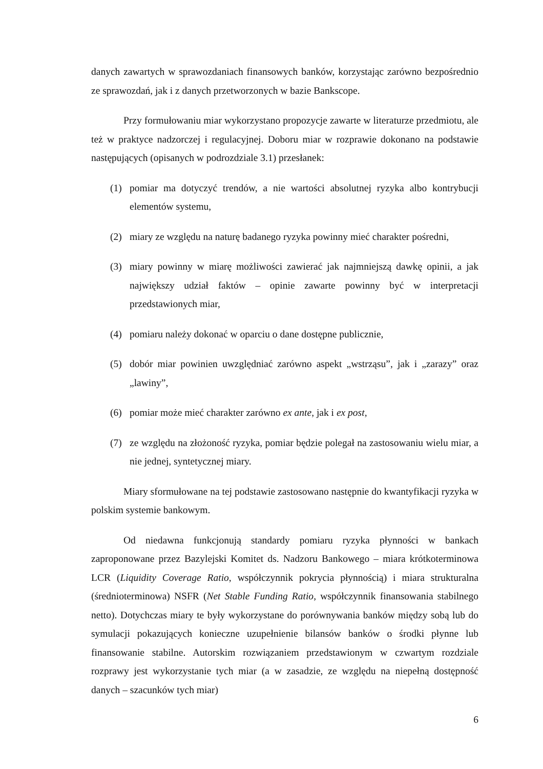danych zawartych w sprawozdaniach finansowych banków, korzystając zarówno bezpośrednio ze sprawozdań, jak i z danych przetworzonych w bazie Bankscope.
Przy formułowaniu miar wykorzystano propozycje zawarte w literaturze przedmiotu, ale też w praktyce nadzorczej i regulacyjnej. Doboru miar w rozprawie dokonano na podstawie następujących (opisanych w podrozdziale 3.1) przesłanek:
(1) pomiar ma dotyczyć trendów, a nie wartości absolutnej ryzyka albo kontrybucji elementów systemu,
(2) miary ze względu na naturę badanego ryzyka powinny mieć charakter pośredni,
(3) miary powinny w miarę możliwości zawierać jak najmniejszą dawkę opinii, a jak największy udział faktów – opinie zawarte powinny być w interpretacji przedstawionych miar,
(4) pomiaru należy dokonać w oparciu o dane dostępne publicznie,
(5) dobór miar powinien uwzględniać zarówno aspekt „wstrząsu”, jak i „zarazy” oraz „lawiny”,
(6) pomiar może mieć charakter zarówno ex ante, jak i ex post,
(7) ze względu na złożoność ryzyka, pomiar będzie polegał na zastosowaniu wielu miar, a nie jednej, syntetycznej miary.
Miary sformułowane na tej podstawie zastosowano następnie do kwantyfikacji ryzyka w polskim systemie bankowym.
Od niedawna funkcjonują standardy pomiaru ryzyka płynności w bankach zaproponowane przez Bazylejski Komitet ds. Nadzoru Bankowego – miara krótkoterminowa LCR (Liquidity Coverage Ratio, współczynnik pokrycia płynnością) i miara strukturalna (średnioterminowa) NSFR (Net Stable Funding Ratio, współczynnik finansowania stabilnego netto). Dotychczas miary te były wykorzystane do porównywania banków między sobą lub do symulacji pokazujących konieczne uzupełnienie bilansów banków o środki płynne lub finansowanie stabilne. Autorskim rozwiązaniem przedstawionym w czwartym rozdziale rozprawy jest wykorzystanie tych miar (a w zasadzie, ze względu na niepełną dostępność danych – szacunków tych miar)
6